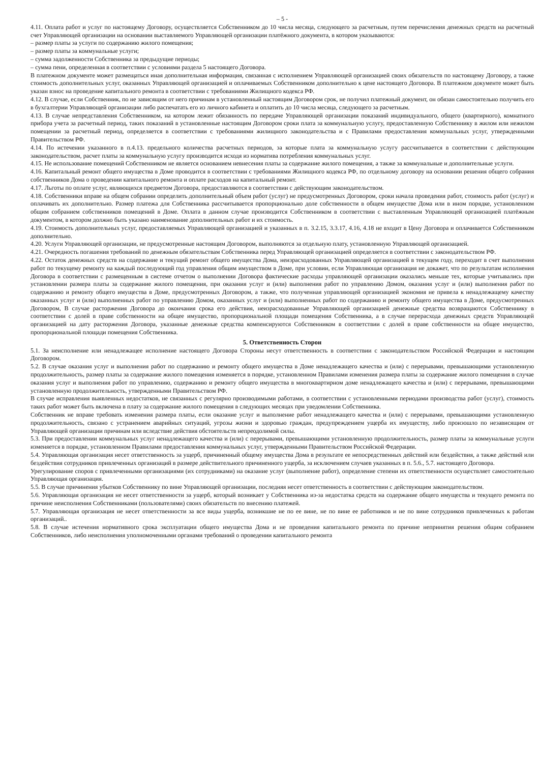– 5 -
4.11. Оплата работ и услуг по настоящему Договору, осуществляется Собственником до 10 числа месяца, следующего за расчетным, путем перечисления денежных средств на расчетный счет Управляющей организации на основании выставляемого Управляющей организации платёжного документа, в котором указываются:
– размер платы за услуги по содержанию жилого помещения;
– размер платы за коммунальные услуги;
– сумма задолженности Собственника за предыдущие периоды;
– сумма пени, определенная в соответствии с условиями раздела 5 настоящего Договора.
В платежном документе может размещаться иная дополнительная информация, связанная с исполнением Управляющей организацией своих обязательств по настоящему Договору, а также стоимость дополнительных услуг, оказанных Управляющей организацией и оплачиваемых Собственником дополнительно к цене настоящего Договора. В платежном документе может быть указан взнос на проведение капитального ремонта в соответствии с требованиями Жилищного кодекса РФ.
4.12. В случае, если Собственник, по не зависящим от него причинам в установленный настоящим Договором срок, не получил платежный документ, он обязан самостоятельно получить его в бухгалтерии Управляющей организации либо распечатать его из личного кабинета и оплатить до 10 числа месяца, следующего за расчетным.
4.13. В случае непредставления Собственником, на котором лежит обязанность по передаче Управляющей организации показаний индивидуального, общего (квартирного), комнатного прибора учета за расчетный период, таких показаний в установленные настоящим Договором сроки плата за коммунальную услугу, предоставленную Собственнику в жилом или нежилом помещении за расчетный период, определяется в соответствии с требованиями жилищного законодательства и с Правилами предоставления коммунальных услуг, утвержденными Правительством РФ.
4.14. По истечении указанного в п.4.13. предельного количества расчетных периодов, за которые плата за коммунальную услугу рассчитывается в соответствии с действующим законодательством, расчет платы за коммунальную услугу производится исходя из норматива потребления коммунальных услуг.
4.15. Не использование помещений Собственником не является основанием невнесения платы за содержание жилого помещения, а также за коммунальные и дополнительные услуги.
4.16. Капитальный ремонт общего имущества в Доме проводится в соответствии с требованиями Жилищного кодекса РФ, по отдельному договору на основании решения общего собрания собственников Дома о проведении капитального ремонта и оплате расходов на капитальный ремонт.
4.17. Льготы по оплате услуг, являющихся предметом Договора, предоставляются в соответствии с действующим законодательством.
4.18. Собственники вправе на общем собрании определить дополнительный объем работ (услуг) не предусмотренных Договором, сроки начала проведения работ, стоимость работ (услуг) и оплачивать их дополнительно. Размер платежа для Собственника рассчитывается пропорционально доле собственности в общем имуществе Дома или в ином порядке, установленном общим собранием собственников помещений в Доме. Оплата в данном случае производится Собственником в соответствии с выставленным Управляющей организацией платёжным документом, в котором должно быть указано наименование дополнительных работ и их стоимость.
4.19. Стоимость дополнительных услуг, предоставляемых Управляющей организацией и указанных в п. 3.2.15, 3.3.17, 4.16, 4.18 не входит в Цену Договора и оплачивается Собственником дополнительно.
4.20. Услуги Управляющей организации, не предусмотренные настоящим Договором, выполняются за отдельную плату, установленную Управляющей организацией.
4.21. Очередность погашения требований по денежным обязательствам Собственника перед Управляющей организацией определяется в соответствии с законодательством РФ.
4.22. Остаток денежных средств на содержание и текущий ремонт общего имущества Дома, неизрасходованных Управляющей организацией в текущем году, переходит в счет выполнения работ по текущему ремонту на каждый последующий год управления общим имуществом в Доме, при условии, если Управляющая организация не докажет, что по результатам исполнения Договора в соответствии с размещенным в системе отчетом о выполнении Договора фактические расходы управляющей организации оказались меньше тех, которые учитывались при установлении размера платы за содержание жилого помещения, при оказания услуг и (или) выполнения работ по управлению Домом, оказания услуг и (или) выполнения работ по содержанию и ремонту общего имущества в Доме, предусмотренных Договором, а также, что полученная управляющей организацией экономия не привела к ненадлежащему качеству оказанных услуг и (или) выполненных работ по управлению Домом, оказанных услуг и (или) выполненных работ по содержанию и ремонту общего имущества в Доме, предусмотренных Договором, В случае расторжения Договора до окончания срока его действия, неизрасходованные Управляющей организацией денежные средства возвращаются Собственнику в соответствии с долей в праве собственности на общее имущество, пропорциональной площади помещения Собственника, а в случае перерасхода денежных средств Управляющей организацией на дату расторжения Договора, указанные денежные средства компенсируются Собственником в соответствии с долей в праве собственности на общее имущество, пропорциональной площади помещения Собственника.
5. Ответственность Сторон
5.1. За неисполнение или ненадлежащее исполнение настоящего Договора Стороны несут ответственность в соответствии с законодательством Российской Федерации и настоящим Договором.
5.2. В случае оказания услуг и выполнения работ по содержанию и ремонту общего имущества в Доме ненадлежащего качества и (или) с перерывами, превышающими установленную продолжительность, размер платы за содержание жилого помещения изменяется в порядке, установленном Правилами изменения размера платы за содержание жилого помещения в случае оказания услуг и выполнения работ по управлению, содержанию и ремонту общего имущества в многоквартирном доме ненадлежащего качества и (или) с перерывами, превышающими установленную продолжительность, утвержденными Правительством РФ.
В случае исправления выявленных недостатков, не связанных с регулярно производимыми работами, в соответствии с установленными периодами производства работ (услуг), стоимость таких работ может быть включена в плату за содержание жилого помещения в следующих месяцах при уведомлении Собственника.
Собственник не вправе требовать изменения размера платы, если оказание услуг и выполнение работ ненадлежащего качества и (или) с перерывами, превышающими установленную продолжительность, связано с устранением аварийных ситуаций, угрозы жизни и здоровью граждан, предупреждением ущерба их имуществу, либо произошло по независящим от Управляющей организации причинам или вследствие действия обстоятельств непреодолимой силы.
5.3. При предоставлении коммунальных услуг ненадлежащего качества и (или) с перерывами, превышающими установленную продолжительность, размер платы за коммунальные услуги изменяется в порядке, установленном Правилами предоставления коммунальных услуг, утвержденными Правительством Российской Федерации.
5.4. Управляющая организация несет ответственность за ущерб, причиненный общему имущества Дома в результате ее непосредственных действий или бездействия, а также действий или бездействия сотрудников привлеченных организаций в размере действительного причиненного ущерба, за исключением случаев указанных в п. 5.6., 5.7. настоящего Договора.
Урегулирование споров с привлеченными организациями (их сотрудниками) на оказание услуг (выполнение работ), определение степени их ответственности осуществляет самостоятельно Управляющая организация.
5.5. В случае причинения убытков Собственнику по вине Управляющей организации, последняя несет ответственность в соответствии с действующим законодательством.
5.6. Управляющая организация не несет ответственности за ущерб, который возникает у Собственника из-за недостатка средств на содержание общего имущества и текущего ремонта по причине неисполнения Собственниками (пользователями) своих обязательств по внесению платежей.
5.7. Управляющая организация не несет ответственности за все виды ущерба, возникшие не по ее вине, не по вине ее работников и не по вине сотрудников привлеченных к работам организаций..
5.8. В случае истечения нормативного срока эксплуатации общего имущества Дома и не проведения капитального ремонта по причине непринятия решения общим собранием Собственников, либо неисполнения уполномоченными органами требований о проведении капитального ремонта